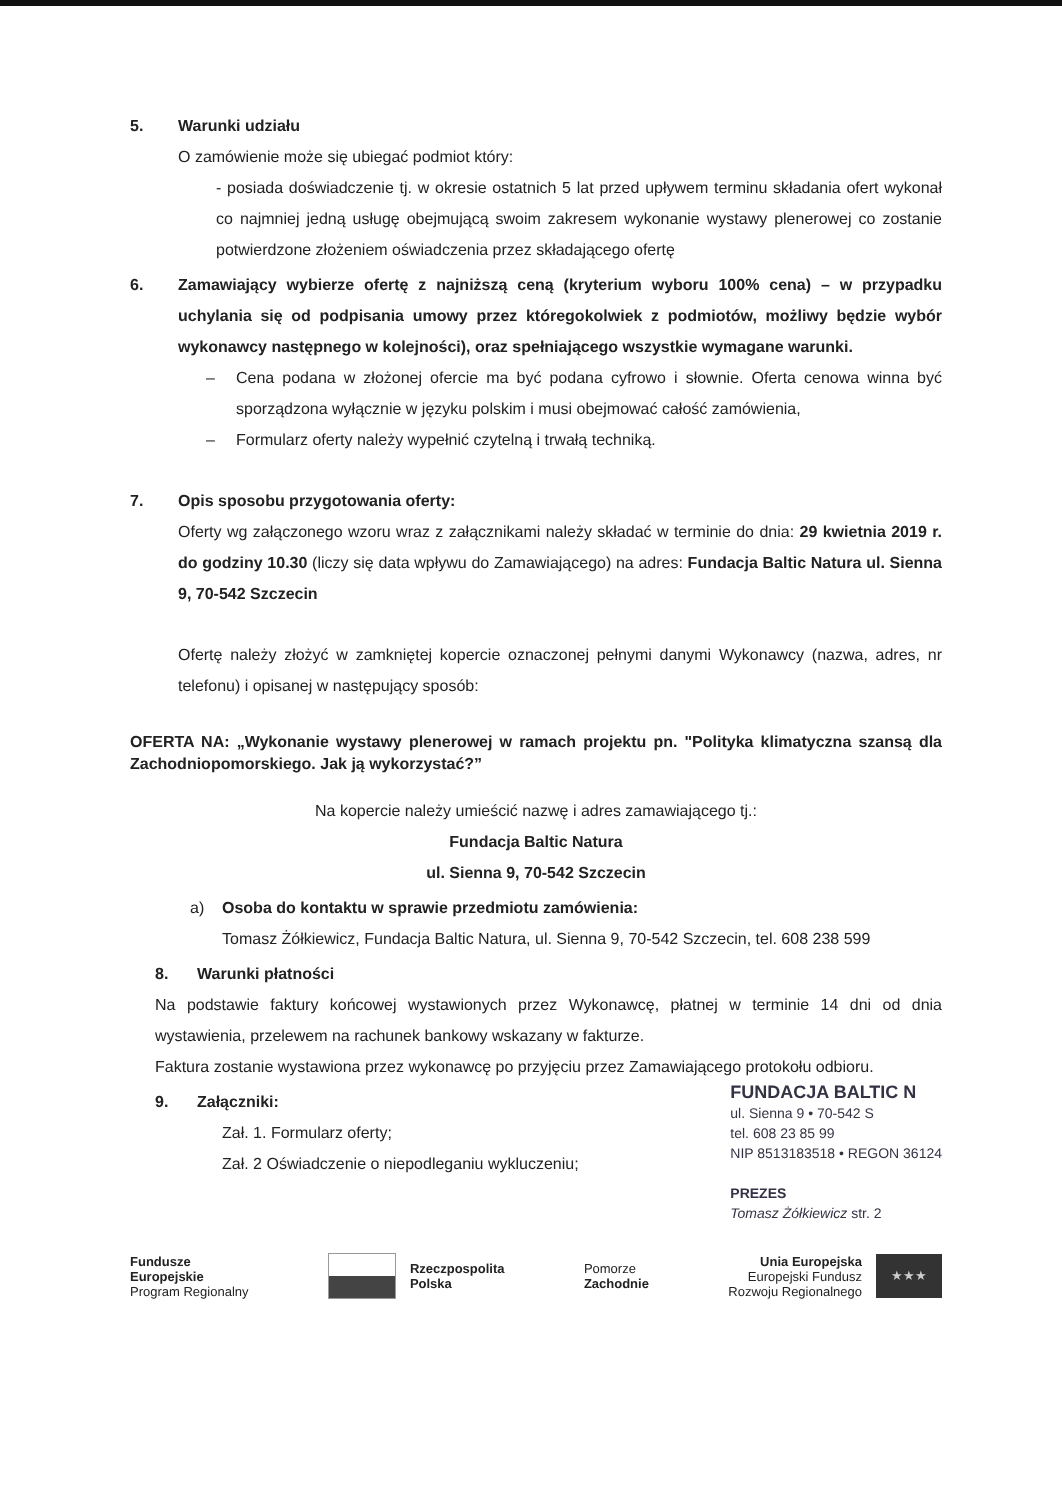5. Warunki udziału
O zamówienie może się ubiegać podmiot który:
- posiada doświadczenie tj. w okresie ostatnich 5 lat przed upływem terminu składania ofert wykonał co najmniej jedną usługę obejmującą swoim zakresem wykonanie wystawy plenerowej co zostanie potwierdzone złożeniem oświadczenia przez składającego ofertę
6. Zamawiający wybierze ofertę z najniższą ceną (kryterium wyboru 100% cena) – w przypadku uchylania się od podpisania umowy przez któregokolwiek z podmiotów, możliwy będzie wybór wykonawcy następnego w kolejności), oraz spełniającego wszystkie wymagane warunki.
– Cena podana w złożonej ofercie ma być podana cyfrowo i słownie. Oferta cenowa winna być sporządzona wyłącznie w języku polskim i musi obejmować całość zamówienia,
– Formularz oferty należy wypełnić czytelną i trwałą techniką.
7. Opis sposobu przygotowania oferty:
Oferty wg załączonego wzoru wraz z załącznikami należy składać w terminie do dnia: 29 kwietnia 2019 r. do godziny 10.30 (liczy się data wpływu do Zamawiającego) na adres: Fundacja Baltic Natura ul. Sienna 9, 70-542 Szczecin
Ofertę należy złożyć w zamkniętej kopercie oznaczonej pełnymi danymi Wykonawcy (nazwa, adres, nr telefonu) i opisanej w następujący sposób:
OFERTA NA: „Wykonanie wystawy plenerowej w ramach projektu pn. "Polityka klimatyczna szansą dla Zachodniopomorskiego. Jak ją wykorzystać?”
Na kopercie należy umieścić nazwę i adres zamawiającego tj.:
Fundacja Baltic Natura
ul. Sienna 9, 70-542 Szczecin
a) Osoba do kontaktu w sprawie przedmiotu zamówienia:
Tomasz Żółkiewicz, Fundacja Baltic Natura, ul. Sienna 9, 70-542 Szczecin, tel. 608 238 599
8. Warunki płatności
Na podstawie faktury końcowej wystawionych przez Wykonawcę, płatnej w terminie 14 dni od dnia wystawienia, przelewem na rachunek bankowy wskazany w fakturze.
Faktura zostanie wystawiona przez wykonawcę po przyjęciu przez Zamawiającego protokołu odbioru.
9. Załączniki:
Zał. 1. Formularz oferty;
Zał. 2 Oświadczenie o niepodleganiu wykluczeniu;
FUNDACJA BALTIC N
ul. Sienna 9 • 70-542 S
tel. 608 23 85 99
NIP 8513183518 • REGON 36124
PREZES
Tomasz Żółkiewicz str. 2
Fundusze
Europejskie
Program Regionalny
Rzeczpospolita
Polska
Pomorze
Zachodnie
Unia Europejska
Europejski Fundusz
Rozwoju Regionalnego
★★★